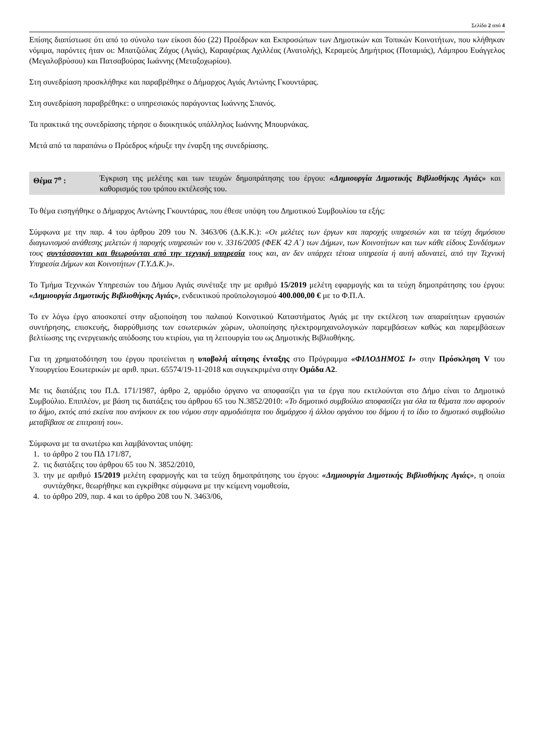Σελίδα 2 από 4
Επίσης διαπίστωσε ότι από το σύνολο των είκοσι δύο (22) Προέδρων και Εκπροσώπων των Δημοτικών και Τοπικών Κοινοτήτων, που κλήθηκαν νόμιμα, παρόντες ήταν οι: Μπατζιόλας Ζάχος (Αγιάς), Καραφέριας Αχιλλέας (Ανατολής), Κεραμεύς Δημήτριος (Ποταμιάς), Λάμπρου Ευάγγελος (Μεγαλοβρύσου) και Πατσαβούρας Ιωάννης (Μεταξοχωρίου).
Στη συνεδρίαση προσκλήθηκε και παραβρέθηκε ο Δήμαρχος Αγιάς Αντώνης Γκουντάρας.
Στη συνεδρίαση παραβρέθηκε: ο υπηρεσιακός παράγοντας Ιωάννης Σπανός.
Τα πρακτικά της συνεδρίασης τήρησε ο διοικητικός υπάλληλος Ιωάννης Μπουρνάκας.
Μετά από τα παραπάνω ο Πρόεδρος κήρυξε την έναρξη της συνεδρίασης.
Θέμα 7<sup>ο</sup> : Έγκριση της μελέτης και των τευχών δημοπράτησης του έργου: «Δημιουργία Δημοτικής Βιβλιοθήκης Αγιάς» και καθορισμός του τρόπου εκτέλεσής του.
Το θέμα εισηγήθηκε ο Δήμαρχος Αντώνης Γκουντάρας, που έθεσε υπόψη του Δημοτικού Συμβουλίου τα εξής:
Σύμφωνα με την παρ. 4 του άρθρου 209 του Ν. 3463/06 (Δ.Κ.Κ.): «Οι μελέτες των έργων και παροχής υπηρεσιών και τα τεύχη δημόσιου διαγωνισμού ανάθεσης μελετών ή παροχής υπηρεσιών του ν. 3316/2005 (ΦΕΚ 42 Α΄) των Δήμων, των Κοινοτήτων και των κάθε είδους Συνδέσμων τους συντάσσονται και θεωρούνται από την τεχνική υπηρεσία τους και, αν δεν υπάρχει τέτοια υπηρεσία ή αυτή αδυνατεί, από την Τεχνική Υπηρεσία Δήμων και Κοινοτήτων (Τ.Υ.Δ.Κ.)».
Το Τμήμα Τεχνικών Υπηρεσιών του Δήμου Αγιάς συνέταξε την με αριθμό 15/2019 μελέτη εφαρμογής και τα τεύχη δημοπράτησης του έργου: «Δημιουργία Δημοτικής Βιβλιοθήκης Αγιάς», ενδεικτικού προϋπολογισμού 400.000,00 € με το Φ.Π.Α.
Το εν λόγω έργο αποσκοπεί στην αξιοποίηση του παλαιού Κοινοτικού Καταστήματος Αγιάς με την εκτέλεση των απαραίτητων εργασιών συντήρησης, επισκευής, διαρρύθμισης των εσωτερικών χώρων, υλοποίησης ηλεκτρομηχανολογικών παρεμβάσεων καθώς και παρεμβάσεων βελτίωσης της ενεργειακής απόδοσης του κτιρίου, για τη λειτουργία του ως Δημοτικής Βιβλιοθήκης.
Για τη χρηματοδότηση του έργου προτείνεται η υποβολή αίτησης ένταξης στο Πρόγραμμα «ΦΙΛΟΔΗΜΟΣ Ι» στην Πρόσκληση V του Υπουργείου Εσωτερικών με αριθ. πρωτ. 65574/19-11-2018 και συγκεκριμένα στην Ομάδα Α2.
Με τις διατάξεις του Π.Δ. 171/1987, άρθρο 2, αρμόδιο όργανο να αποφασίζει για τα έργα που εκτελούνται στο Δήμο είναι το Δημοτικό Συμβούλιο. Επιπλέον, με βάση τις διατάξεις του άρθρου 65 του Ν.3852/2010: «Το δημοτικό συμβούλιο αποφασίζει για όλα τα θέματα που αφορούν το δήμο, εκτός από εκείνα που ανήκουν εκ του νόμου στην αρμοδιότητα του δημάρχου ή άλλου οργάνου του δήμου ή το ίδιο το δημοτικό συμβούλιο μεταβίβασε σε επιτροπή του».
Σύμφωνα με τα ανωτέρω και λαμβάνοντας υπόψη:
1. το άρθρο 2 του ΠΔ 171/87,
2. τις διατάξεις του άρθρου 65 του Ν. 3852/2010,
3. την με αριθμό 15/2019 μελέτη εφαρμογής και τα τεύχη δημοπράτησης του έργου: «Δημιουργία Δημοτικής Βιβλιοθήκης Αγιάς», η οποία συντάχθηκε, θεωρήθηκε και εγκρίθηκε σύμφωνα με την κείμενη νομοθεσία,
4. το άρθρο 209, παρ. 4 και το άρθρο 208 του Ν. 3463/06,